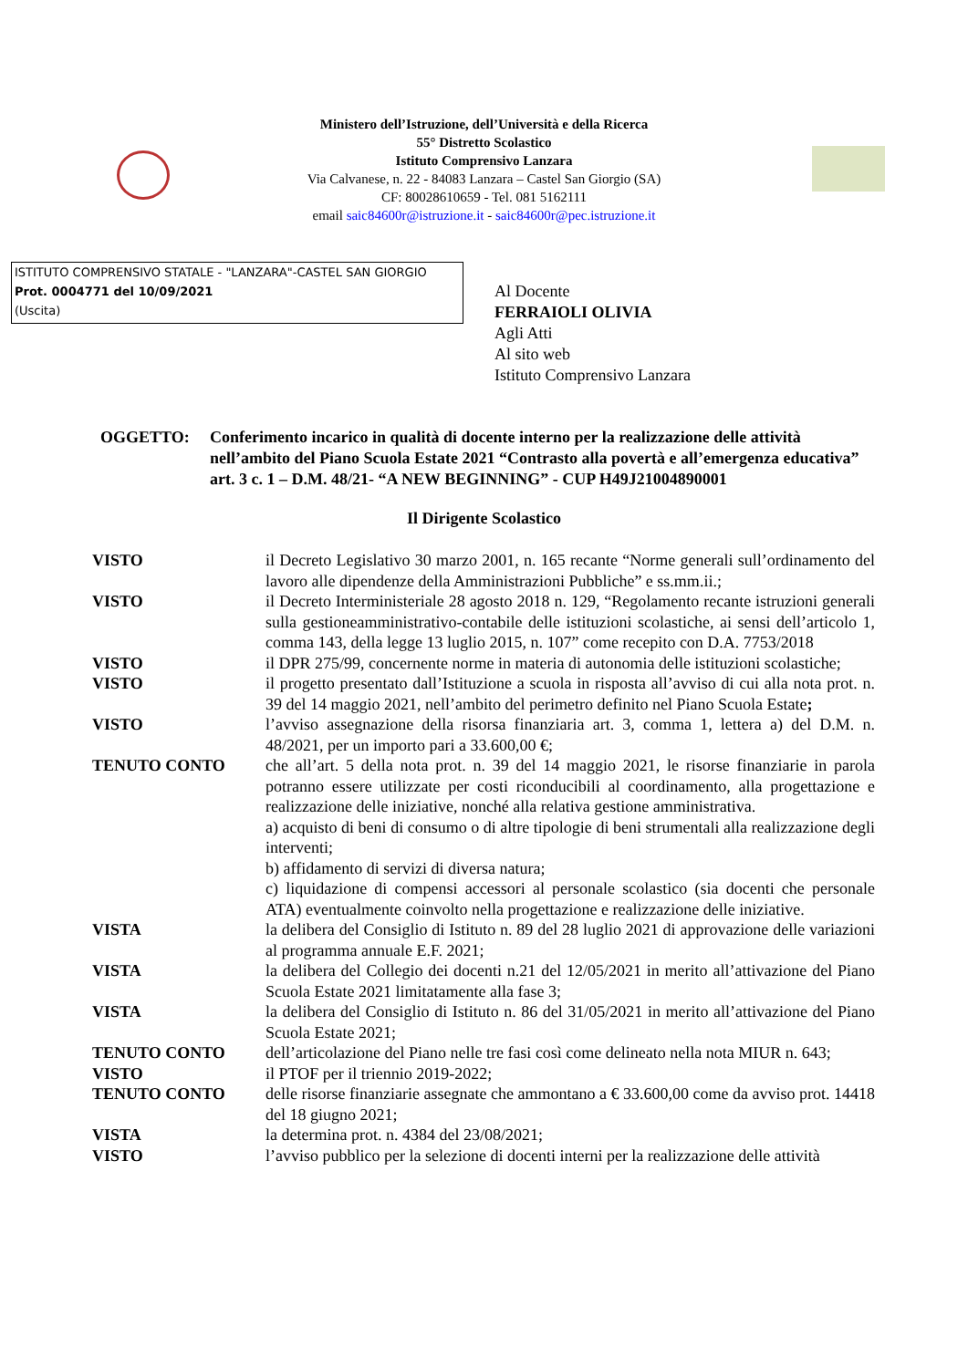Ministero dell’Istruzione, dell’Università e della Ricerca
55° Distretto Scolastico
Istituto Comprensivo Lanzara
Via Calvanese, n. 22 - 84083 Lanzara – Castel San Giorgio (SA)
CF: 80028610659 - Tel. 081 5162111
email saic84600r@istruzione.it - saic84600r@pec.istruzione.it
ISTITUTO COMPRENSIVO STATALE - "LANZARA"-CASTEL SAN GIORGIO
Prot. 0004771 del 10/09/2021
(Uscita)
Al Docente
FERRAIOLI OLIVIA
Agli Atti
Al sito web
Istituto Comprensivo Lanzara
OGGETTO: Conferimento incarico in qualità di docente interno per la realizzazione delle attività nell’ambito del Piano Scuola Estate 2021 “Contrasto alla povertà e all’emergenza educativa” art. 3 c. 1 – D.M. 48/21- “A NEW BEGINNING” - CUP H49J21004890001
Il Dirigente Scolastico
VISTO il Decreto Legislativo 30 marzo 2001, n. 165 recante “Norme generali sull’ordinamento del lavoro alle dipendenze della Amministrazioni Pubbliche” e ss.mm.ii.;
VISTO il Decreto Interministeriale 28 agosto 2018 n. 129, “Regolamento recante istruzioni generali sulla gestioneamministrativo-contabile delle istituzioni scolastiche, ai sensi dell’articolo 1, comma 143, della legge 13 luglio 2015, n. 107” come recepito con D.A. 7753/2018
VISTO il DPR 275/99, concernente norme in materia di autonomia delle istituzioni scolastiche;
VISTO il progetto presentato dall’Istituzione a scuola in risposta all’avviso di cui alla nota prot. n. 39 del 14 maggio 2021, nell’ambito del perimetro definito nel Piano Scuola Estate;
VISTO l’avviso assegnazione della risorsa finanziaria art. 3, comma 1, lettera a) del D.M. n. 48/2021, per un importo pari a 33.600,00 €;
TENUTO CONTO che all’art. 5 della nota prot. n. 39 del 14 maggio 2021, le risorse finanziarie in parola potranno essere utilizzate per costi riconducibili al coordinamento, alla progettazione e realizzazione delle iniziative, nonché alla relativa gestione amministrativa.
a) acquisto di beni di consumo o di altre tipologie di beni strumentali alla realizzazione degli interventi;
b) affidamento di servizi di diversa natura;
c) liquidazione di compensi accessori al personale scolastico (sia docenti che personale ATA) eventualmente coinvolto nella progettazione e realizzazione delle iniziative.
VISTA la delibera del Consiglio di Istituto n. 89 del 28 luglio 2021 di approvazione delle variazioni al programma annuale E.F. 2021;
VISTA la delibera del Collegio dei docenti n.21 del 12/05/2021 in merito all’attivazione del Piano Scuola Estate 2021 limitatamente alla fase 3;
VISTA la delibera del Consiglio di Istituto n. 86 del 31/05/2021 in merito all’attivazione del Piano Scuola Estate 2021;
TENUTO CONTO dell’articolazione del Piano nelle tre fasi così come delineato nella nota MIUR n. 643;
VISTO il PTOF per il triennio 2019-2022;
TENUTO CONTO delle risorse finanziarie assegnate che ammontano a € 33.600,00 come da avviso prot. 14418 del 18 giugno 2021;
VISTA la determina prot. n. 4384 del 23/08/2021;
VISTO l’avviso pubblico per la selezione di docenti interni per la realizzazione delle attività